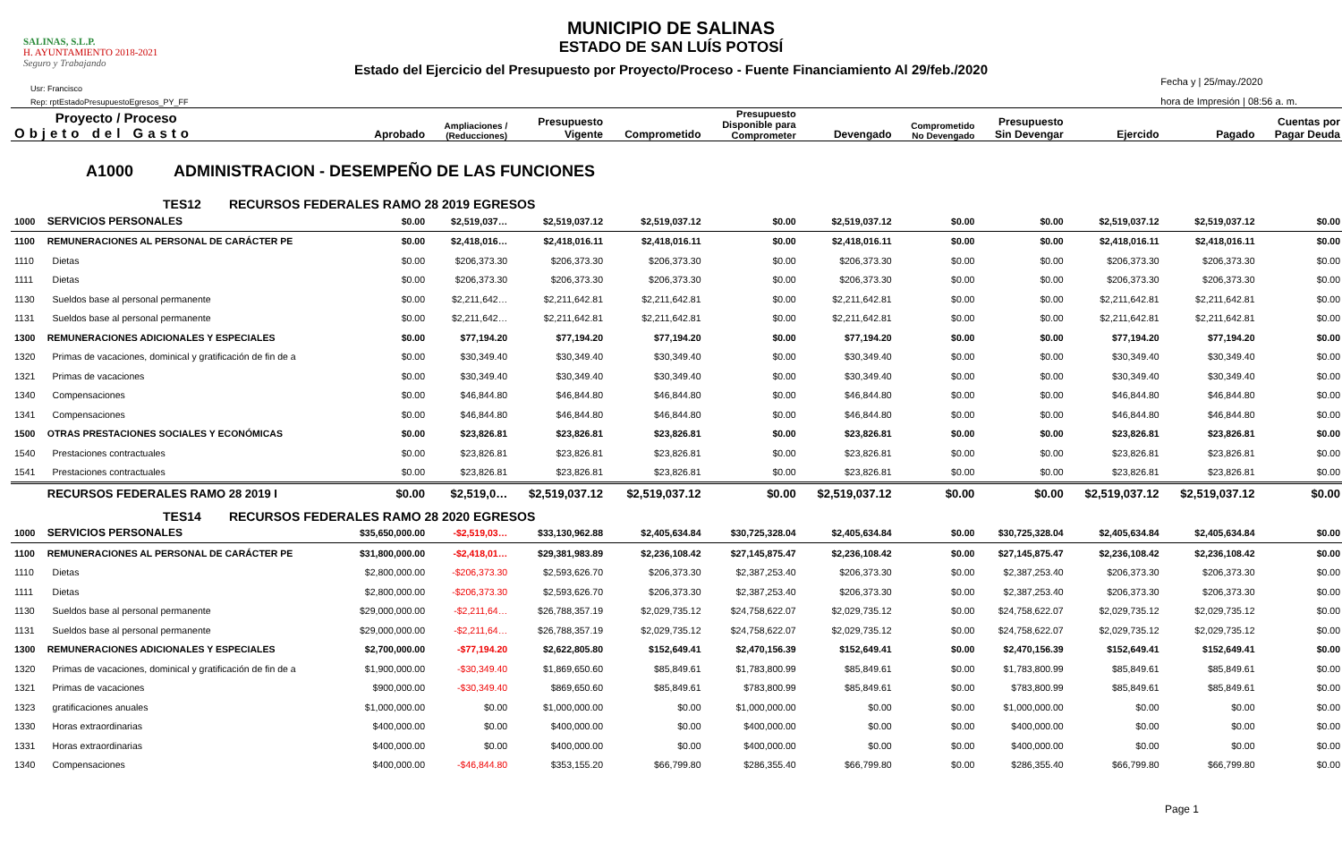SALINAS, S.L.P.
H. AYUNTAMIENTO 2018-2021
Seguro y Trabajando
MUNICIPIO DE SALINAS
ESTADO DE SAN LUÍS POTOSÍ
Estado del Ejercicio del Presupuesto por Proyecto/Proceso - Fuente Financiamiento Al 29/feb./2020
Usr: Francisco
Rep: rptEstadoPresupuestoEgresos_PY_FF
Fecha y | 25/may./2020
hora de Impresión | 08:56 a. m.
| Proyecto / Proceso Objeto del Gasto | | Aprobado | Ampliaciones / (Reducciones) | Presupuesto Vigente | Comprometido | Presupuesto Disponible para Comprometer | Devengado | Comprometido No Devengado | Presupuesto Sin Devengar | Ejercido | Pagado | Cuentas por Pagar Deuda |
| --- | --- | --- | --- | --- | --- | --- | --- | --- | --- | --- | --- | --- |
| A1000 ADMINISTRACION - DESEMPEÑO DE LAS FUNCIONES | | | | | | | | | | | | |
| TES12 RECURSOS FEDERALES RAMO 28 2019 EGRESOS | | | | | | | | | | | | |
| 1000 | SERVICIOS PERSONALES | $0.00 | $2,519,037… | $2,519,037.12 | $2,519,037.12 | $0.00 | $2,519,037.12 | $0.00 | $0.00 | $2,519,037.12 | $2,519,037.12 | $0.00 |
| 1100 | REMUNERACIONES AL PERSONAL DE CARÁCTER PE | $0.00 | $2,418,016… | $2,418,016.11 | $2,418,016.11 | $0.00 | $2,418,016.11 | $0.00 | $0.00 | $2,418,016.11 | $2,418,016.11 | $0.00 |
| 1110 | Dietas | $0.00 | $206,373.30 | $206,373.30 | $206,373.30 | $0.00 | $206,373.30 | $0.00 | $0.00 | $206,373.30 | $206,373.30 | $0.00 |
| 1111 | Dietas | $0.00 | $206,373.30 | $206,373.30 | $206,373.30 | $0.00 | $206,373.30 | $0.00 | $0.00 | $206,373.30 | $206,373.30 | $0.00 |
| 1130 | Sueldos base al personal permanente | $0.00 | $2,211,642… | $2,211,642.81 | $2,211,642.81 | $0.00 | $2,211,642.81 | $0.00 | $0.00 | $2,211,642.81 | $2,211,642.81 | $0.00 |
| 1131 | Sueldos base al personal permanente | $0.00 | $2,211,642… | $2,211,642.81 | $2,211,642.81 | $0.00 | $2,211,642.81 | $0.00 | $0.00 | $2,211,642.81 | $2,211,642.81 | $0.00 |
| 1300 | REMUNERACIONES ADICIONALES Y ESPECIALES | $0.00 | $77,194.20 | $77,194.20 | $77,194.20 | $0.00 | $77,194.20 | $0.00 | $0.00 | $77,194.20 | $77,194.20 | $0.00 |
| 1320 | Primas de vacaciones, dominical y gratificación de fin de a | $0.00 | $30,349.40 | $30,349.40 | $30,349.40 | $0.00 | $30,349.40 | $0.00 | $0.00 | $30,349.40 | $30,349.40 | $0.00 |
| 1321 | Primas de vacaciones | $0.00 | $30,349.40 | $30,349.40 | $30,349.40 | $0.00 | $30,349.40 | $0.00 | $0.00 | $30,349.40 | $30,349.40 | $0.00 |
| 1340 | Compensaciones | $0.00 | $46,844.80 | $46,844.80 | $46,844.80 | $0.00 | $46,844.80 | $0.00 | $0.00 | $46,844.80 | $46,844.80 | $0.00 |
| 1341 | Compensaciones | $0.00 | $46,844.80 | $46,844.80 | $46,844.80 | $0.00 | $46,844.80 | $0.00 | $0.00 | $46,844.80 | $46,844.80 | $0.00 |
| 1500 | OTRAS PRESTACIONES SOCIALES Y ECONÓMICAS | $0.00 | $23,826.81 | $23,826.81 | $23,826.81 | $0.00 | $23,826.81 | $0.00 | $0.00 | $23,826.81 | $23,826.81 | $0.00 |
| 1540 | Prestaciones contractuales | $0.00 | $23,826.81 | $23,826.81 | $23,826.81 | $0.00 | $23,826.81 | $0.00 | $0.00 | $23,826.81 | $23,826.81 | $0.00 |
| 1541 | Prestaciones contractuales | $0.00 | $23,826.81 | $23,826.81 | $23,826.81 | $0.00 | $23,826.81 | $0.00 | $0.00 | $23,826.81 | $23,826.81 | $0.00 |
| | RECURSOS FEDERALES RAMO 28 2019 I | $0.00 | $2,519,0… | $2,519,037.12 | $2,519,037.12 | $0.00 | $2,519,037.12 | $0.00 | $0.00 | $2,519,037.12 | $2,519,037.12 | $0.00 |
| TES14 RECURSOS FEDERALES RAMO 28 2020 EGRESOS | | | | | | | | | | | | |
| 1000 | SERVICIOS PERSONALES | $35,650,000.00 | -$2,519,03… | $33,130,962.88 | $2,405,634.84 | $30,725,328.04 | $2,405,634.84 | $0.00 | $30,725,328.04 | $2,405,634.84 | $2,405,634.84 | $0.00 |
| 1100 | REMUNERACIONES AL PERSONAL DE CARÁCTER PE | $31,800,000.00 | -$2,418,01… | $29,381,983.89 | $2,236,108.42 | $27,145,875.47 | $2,236,108.42 | $0.00 | $27,145,875.47 | $2,236,108.42 | $2,236,108.42 | $0.00 |
| 1110 | Dietas | $2,800,000.00 | -$206,373.30 | $2,593,626.70 | $206,373.30 | $2,387,253.40 | $206,373.30 | $0.00 | $2,387,253.40 | $206,373.30 | $206,373.30 | $0.00 |
| 1111 | Dietas | $2,800,000.00 | -$206,373.30 | $2,593,626.70 | $206,373.30 | $2,387,253.40 | $206,373.30 | $0.00 | $2,387,253.40 | $206,373.30 | $206,373.30 | $0.00 |
| 1130 | Sueldos base al personal permanente | $29,000,000.00 | -$2,211,64… | $26,788,357.19 | $2,029,735.12 | $24,758,622.07 | $2,029,735.12 | $0.00 | $24,758,622.07 | $2,029,735.12 | $2,029,735.12 | $0.00 |
| 1131 | Sueldos base al personal permanente | $29,000,000.00 | -$2,211,64… | $26,788,357.19 | $2,029,735.12 | $24,758,622.07 | $2,029,735.12 | $0.00 | $24,758,622.07 | $2,029,735.12 | $2,029,735.12 | $0.00 |
| 1300 | REMUNERACIONES ADICIONALES Y ESPECIALES | $2,700,000.00 | -$77,194.20 | $2,622,805.80 | $152,649.41 | $2,470,156.39 | $152,649.41 | $0.00 | $2,470,156.39 | $152,649.41 | $152,649.41 | $0.00 |
| 1320 | Primas de vacaciones, dominical y gratificación de fin de a | $1,900,000.00 | -$30,349.40 | $1,869,650.60 | $85,849.61 | $1,783,800.99 | $85,849.61 | $0.00 | $1,783,800.99 | $85,849.61 | $85,849.61 | $0.00 |
| 1321 | Primas de vacaciones | $900,000.00 | -$30,349.40 | $869,650.60 | $85,849.61 | $783,800.99 | $85,849.61 | $0.00 | $783,800.99 | $85,849.61 | $85,849.61 | $0.00 |
| 1323 | gratificaciones anuales | $1,000,000.00 | $0.00 | $1,000,000.00 | $0.00 | $1,000,000.00 | $0.00 | $0.00 | $1,000,000.00 | $0.00 | $0.00 | $0.00 |
| 1330 | Horas extraordinarias | $400,000.00 | $0.00 | $400,000.00 | $0.00 | $400,000.00 | $0.00 | $0.00 | $400,000.00 | $0.00 | $0.00 | $0.00 |
| 1331 | Horas extraordinarias | $400,000.00 | $0.00 | $400,000.00 | $0.00 | $400,000.00 | $0.00 | $0.00 | $400,000.00 | $0.00 | $0.00 | $0.00 |
| 1340 | Compensaciones | $400,000.00 | -$46,844.80 | $353,155.20 | $66,799.80 | $286,355.40 | $66,799.80 | $0.00 | $286,355.40 | $66,799.80 | $66,799.80 | $0.00 |
Page 1